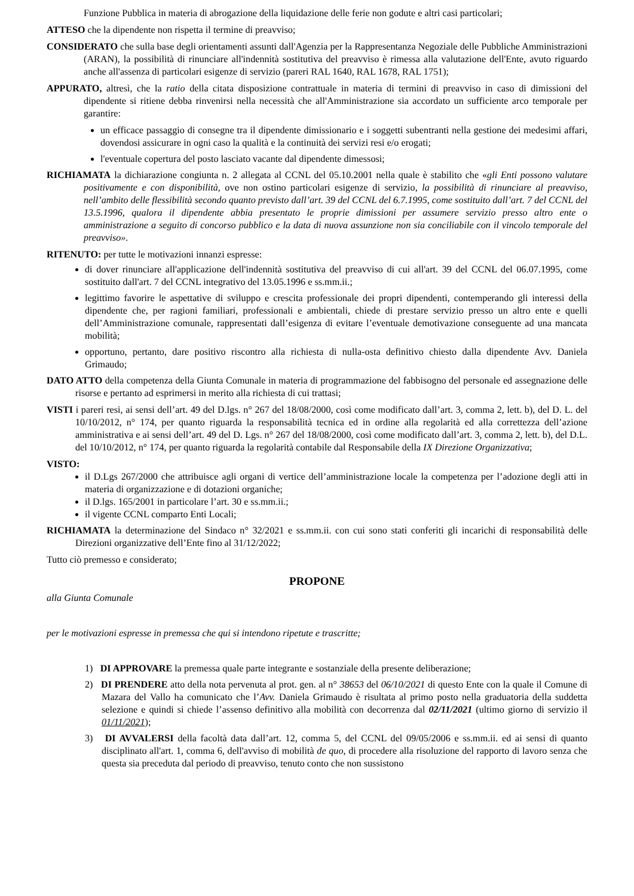Funzione Pubblica in materia di abrogazione della liquidazione delle ferie non godute e altri casi particolari;
ATTESO che la dipendente non rispetta il termine di preavviso;
CONSIDERATO che sulla base degli orientamenti assunti dall'Agenzia per la Rappresentanza Negoziale delle Pubbliche Amministrazioni (ARAN), la possibilità di rinunciare all'indennità sostitutiva del preavviso è rimessa alla valutazione dell'Ente, avuto riguardo anche all'assenza di particolari esigenze di servizio (pareri RAL 1640, RAL 1678, RAL 1751);
APPURATO, altresì, che la ratio della citata disposizione contrattuale in materia di termini di preavviso in caso di dimissioni del dipendente si ritiene debba rinvenirsi nella necessità che all'Amministrazione sia accordato un sufficiente arco temporale per garantire:
un efficace passaggio di consegne tra il dipendente dimissionario e i soggetti subentranti nella gestione dei medesimi affari, dovendosi assicurare in ogni caso la qualità e la continuità dei servizi resi e/o erogati;
l'eventuale copertura del posto lasciato vacante dal dipendente dimessosi;
RICHIAMATA la dichiarazione congiunta n. 2 allegata al CCNL del 05.10.2001 nella quale è stabilito che «gli Enti possono valutare positivamente e con disponibilità, ove non ostino particolari esigenze di servizio, la possibilità di rinunciare al preavviso, nell’ambito delle flessibilità secondo quanto previsto dall’art. 39 del CCNL del 6.7.1995, come sostituito dall’art. 7 del CCNL del 13.5.1996, qualora il dipendente abbia presentato le proprie dimissioni per assumere servizio presso altro ente o amministrazione a seguito di concorso pubblico e la data di nuova assunzione non sia conciliabile con il vincolo temporale del preavviso».
RITENUTO: per tutte le motivazioni innanzi espresse:
di dover rinunciare all'applicazione dell'indennità sostitutiva del preavviso di cui all'art. 39 del CCNL del 06.07.1995, come sostituito dall'art. 7 del CCNL integrativo del 13.05.1996 e ss.mm.ii.;
legittimo favorire le aspettative di sviluppo e crescita professionale dei propri dipendenti, contemperando gli interessi della dipendente che, per ragioni familiari, professionali e ambientali, chiede di prestare servizio presso un altro ente e quelli dell’Amministrazione comunale, rappresentati dall’esigenza di evitare l’eventuale demotivazione conseguente ad una mancata mobilità;
opportuno, pertanto, dare positivo riscontro alla richiesta di nulla-osta definitivo chiesto dalla dipendente Avv. Daniela Grimaudo;
DATO ATTO della competenza della Giunta Comunale in materia di programmazione del fabbisogno del personale ed assegnazione delle risorse e pertanto ad esprimersi in merito alla richiesta di cui trattasi;
VISTI i pareri resi, ai sensi dell’art. 49 del D.lgs. n° 267 del 18/08/2000, così come modificato dall’art. 3, comma 2, lett. b), del D. L. del 10/10/2012, n° 174, per quanto riguarda la responsabilità tecnica ed in ordine alla regolarità ed alla correttezza dell’azione amministrativa e ai sensi dell’art. 49 del D. Lgs. n° 267 del 18/08/2000, così come modificato dall’art. 3, comma 2, lett. b), del D.L. del 10/10/2012, n° 174, per quanto riguarda la regolarità contabile dal Responsabile della IX Direzione Organizzativa;
VISTO:
il D.Lgs 267/2000 che attribuisce agli organi di vertice dell’amministrazione locale la competenza per l’adozione degli atti in materia di organizzazione e di dotazioni organiche;
il D.lgs. 165/2001 in particolare l’art. 30 e ss.mm.ii.;
il vigente CCNL comparto Enti Locali;
RICHIAMATA la determinazione del Sindaco n° 32/2021 e ss.mm.ii. con cui sono stati conferiti gli incarichi di responsabilità delle Direzioni organizzative dell’Ente fino al 31/12/2022;
Tutto ciò premesso e considerato;
PROPONE
alla Giunta Comunale
per le motivazioni espresse in premessa che qui si intendono ripetute e trascritte;
1) DI APPROVARE la premessa quale parte integrante e sostanziale della presente deliberazione;
2) DI PRENDERE atto della nota pervenuta al prot. gen. al n° 38653 del 06/10/2021 di questo Ente con la quale il Comune di Mazara del Vallo ha comunicato che l’Avv. Daniela Grimaudo è risultata al primo posto nella graduatoria della suddetta selezione e quindi si chiede l’assenso definitivo alla mobilità con decorrenza dal 02/11/2021 (ultimo giorno di servizio il 01/11/2021);
3) DI AVVALERSI della facoltà data dall’art. 12, comma 5, del CCNL del 09/05/2006 e ss.mm.ii. ed ai sensi di quanto disciplinato all'art. 1, comma 6, dell'avviso di mobilità de quo, di procedere alla risoluzione del rapporto di lavoro senza che questa sia preceduta dal periodo di preavviso, tenuto conto che non sussistono